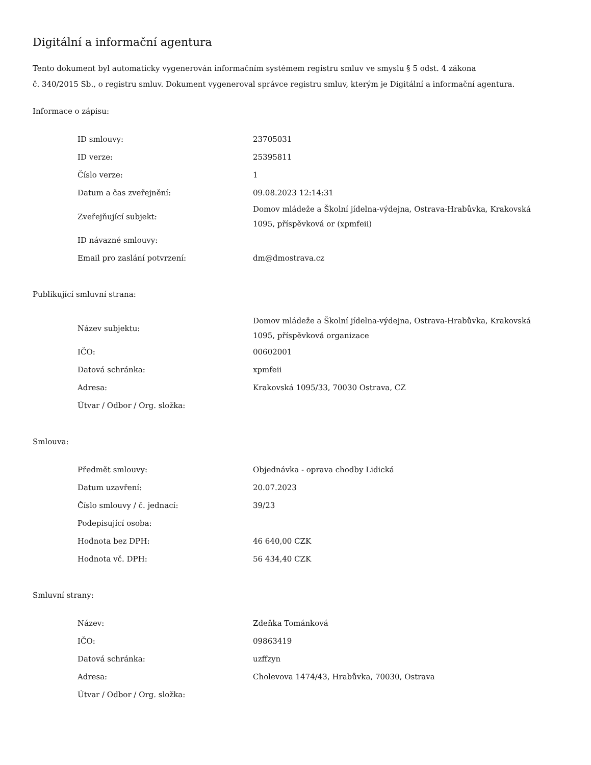Digitální a informační agentura
Tento dokument byl automaticky vygenerován informačním systémem registru smluv ve smyslu § 5 odst. 4 zákona
č. 340/2015 Sb., o registru smluv. Dokument vygeneroval správce registru smluv, kterým je Digitální a informační agentura.
Informace o zápisu:
| ID smlouvy: | 23705031 |
| ID verze: | 25395811 |
| Číslo verze: | 1 |
| Datum a čas zveřejnění: | 09.08.2023 12:14:31 |
| Zveřejňující subjekt: | Domov mládeže a Školní jídelna-výdejna, Ostrava-Hrabůvka, Krakovská 1095, příspěvková or (xpmfeii) |
| ID návazné smlouvy: | |
| Email pro zaslání potvrzení: | dm@dmostrava.cz |
Publikující smluvní strana:
| Název subjektu: | Domov mládeže a Školní jídelna-výdejna, Ostrava-Hrabůvka, Krakovská 1095, příspěvková organizace |
| IČO: | 00602001 |
| Datová schránka: | xpmfeii |
| Adresa: | Krakovská 1095/33, 70030 Ostrava, CZ |
| Útvar / Odbor / Org. složka: | |
Smlouva:
| Předmět smlouvy: | Objednávka - oprava chodby Lidická |
| Datum uzavření: | 20.07.2023 |
| Číslo smlouvy / č. jednací: | 39/23 |
| Podepisující osoba: | |
| Hodnota bez DPH: | 46 640,00 CZK |
| Hodnota vč. DPH: | 56 434,40 CZK |
Smluvní strany:
| Název: | Zdeňka Tománková |
| IČO: | 09863419 |
| Datová schránka: | uzffzyn |
| Adresa: | Cholevova 1474/43, Hrabůvka, 70030, Ostrava |
| Útvar / Odbor / Org. složka: | |